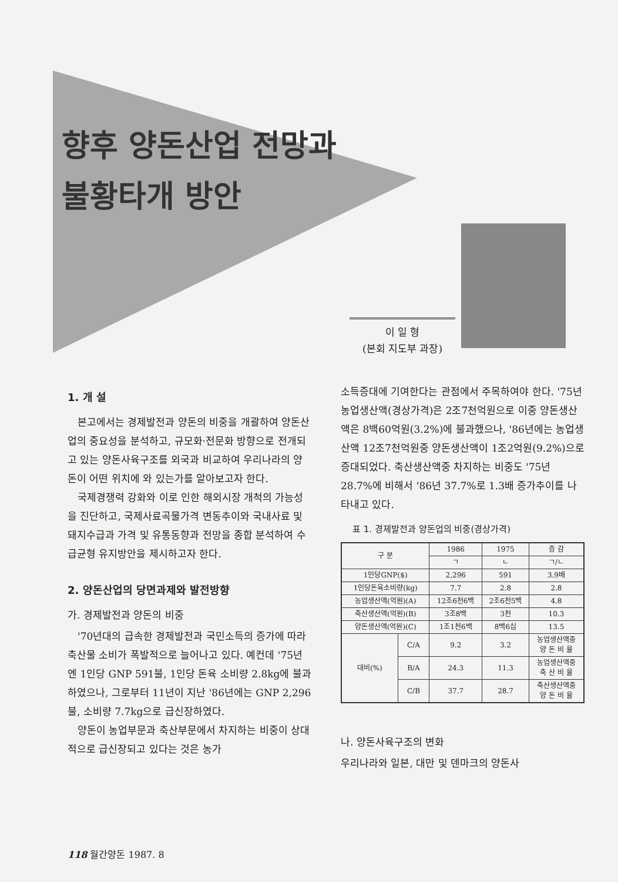향후 양돈산업 전망과
불황타개 방안
이 일 형
(본회 지도부 과장)
1. 개 설
본고에서는 경제발전과 양돈의 비중을 개괄하여 양돈산업의 중요성을 분석하고, 규모화·전문화 방향으로 전개되고 있는 양돈사육구조를 외국과 비교하여 우리나라의 양돈이 어떤 위치에 와 있는가를 알아보고자 한다.
국제경쟁력 강화와 이로 인한 해외시장 개척의 가능성을 진단하고, 국제사료곡물가격 변동추이와 국내사료 및 돼지수급과 가격 및 유통동향과 전망을 종합 분석하여 수급균형 유지방안을 제시하고자 한다.
2. 양돈산업의 당면과제와 발전방향
가. 경제발전과 양돈의 비중
'70년대의 급속한 경제발전과 국민소득의 증가에 따라 축산물 소비가 폭발적으로 늘어나고 있다. 예컨데 '75년엔 1인당 GNP 591불, 1인당 돈육 소비량 2.8kg에 불과하였으나, 그로부터 11년이 지난 '86년에는 GNP 2,296불, 소비량 7.7kg으로 급신장하였다.
양돈이 농업부문과 축산부문에서 차지하는 비중이 상대적으로 급신장되고 있다는 것은 농가
소득증대에 기여한다는 관점에서 주목하여야 한다. '75년 농업생산액(경상가격)은 2조7천억원으로 이중 양돈생산액은 8백60억원(3.2%)에 불과했으나, '86년에는 농업생산액 12조7천억원중 양돈생산액이 1조2억원(9.2%)으로 증대되었다. 축산생산액중 차지하는 비중도 '75년 28.7%에 비해서 '86년 37.7%로 1.3배 증가추이를 나타내고 있다.
표 1. 경제발전과 양돈업의 비중(경상가격)
| 구 분 | | 1986 | 1975 | 증 감 |
| --- | --- | --- | --- | --- |
| | | ㄱ | ㄴ | ㄱ/ㄴ |
| 1인당GNP($) | | 2,296 | 591 | 3.9배 |
| 1인당돈육소비량(kg) | | 7.7 | 2.8 | 2.8 |
| 농업생산액(억원)(A) | | 12조6천6백 | 2조6천5백 | 4.8 |
| 축산생산액(억원)(B) | | 3조8백 | 3천 | 10.3 |
| 양돈생산액(억원)(C) | | 1조1천6백 | 8백6십 | 13.5 |
| 대비(%) | C/A | 9.2 | 3.2 | 농업생산액중 양 돈 비 율 |
| | B/A | 24.3 | 11.3 | 농업생산액중 축 산 비 율 |
| | C/B | 37.7 | 28.7 | 축산생산액중 양 돈 비 율 |
나. 양돈사육구조의 변화
우리나라와 일본, 대만 및 덴마크의 양돈사
118 월간양돈 1987. 8